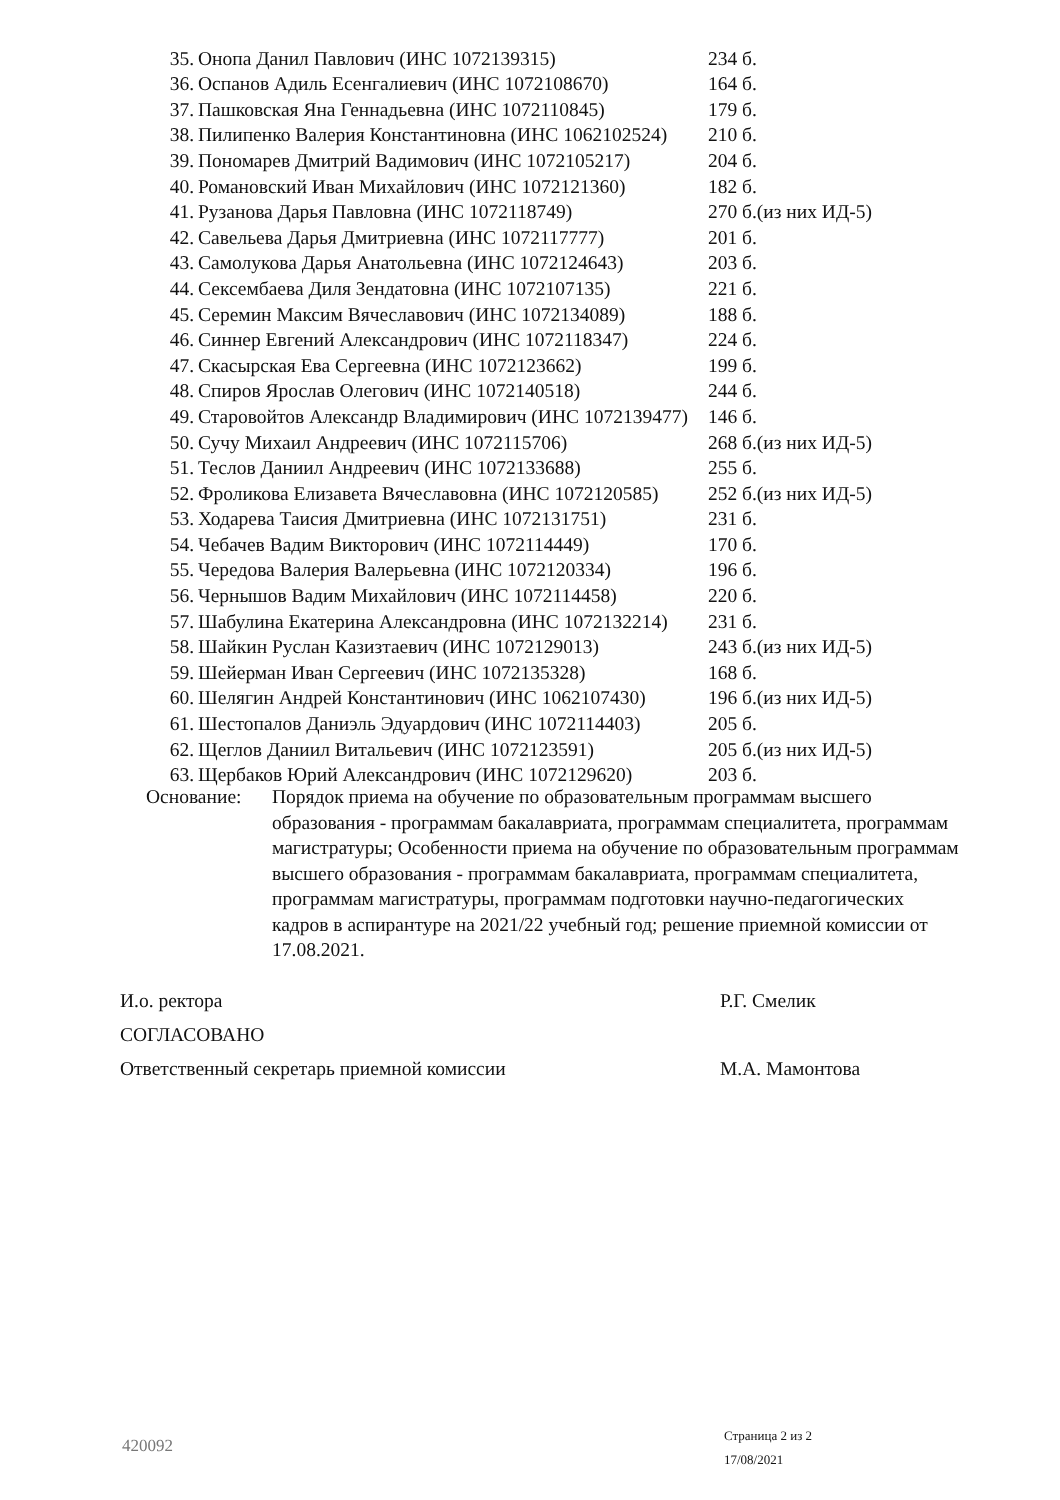| 35. | Онопа Данил Павлович (ИНС 1072139315) | 234 б. |
| 36. | Оспанов Адиль Есенгалиевич (ИНС 1072108670) | 164 б. |
| 37. | Пашковская Яна Геннадьевна (ИНС 1072110845) | 179 б. |
| 38. | Пилипенко Валерия Константиновна (ИНС 1062102524) | 210 б. |
| 39. | Пономарев Дмитрий Вадимович (ИНС 1072105217) | 204 б. |
| 40. | Романовский Иван Михайлович (ИНС 1072121360) | 182 б. |
| 41. | Рузанова Дарья Павловна (ИНС 1072118749) | 270 б.(из них ИД-5) |
| 42. | Савельева Дарья Дмитриевна (ИНС 1072117777) | 201 б. |
| 43. | Самолукова Дарья Анатольевна (ИНС 1072124643) | 203 б. |
| 44. | Сексембаева Диля Зендатовна (ИНС 1072107135) | 221 б. |
| 45. | Серемин Максим Вячеславович (ИНС 1072134089) | 188 б. |
| 46. | Синнер Евгений Александрович (ИНС 1072118347) | 224 б. |
| 47. | Скасырская Ева Сергеевна (ИНС 1072123662) | 199 б. |
| 48. | Спиров Ярослав Олегович (ИНС 1072140518) | 244 б. |
| 49. | Старовойтов Александр Владимирович (ИНС 1072139477) | 146 б. |
| 50. | Сучу Михаил Андреевич (ИНС 1072115706) | 268 б.(из них ИД-5) |
| 51. | Теслов Даниил Андреевич (ИНС 1072133688) | 255 б. |
| 52. | Фроликова Елизавета Вячеславовна (ИНС 1072120585) | 252 б.(из них ИД-5) |
| 53. | Ходарева Таисия Дмитриевна (ИНС 1072131751) | 231 б. |
| 54. | Чебачев Вадим Викторович (ИНС 1072114449) | 170 б. |
| 55. | Чередова Валерия Валерьевна (ИНС 1072120334) | 196 б. |
| 56. | Чернышов Вадим Михайлович (ИНС 1072114458) | 220 б. |
| 57. | Шабулина Екатерина Александровна (ИНС 1072132214) | 231 б. |
| 58. | Шайкин Руслан Казизтаевич (ИНС 1072129013) | 243 б.(из них ИД-5) |
| 59. | Шейерман Иван Сергеевич (ИНС 1072135328) | 168 б. |
| 60. | Шелягин Андрей Константинович (ИНС 1062107430) | 196 б.(из них ИД-5) |
| 61. | Шестопалов Даниэль Эдуардович (ИНС 1072114403) | 205 б. |
| 62. | Щеглов Даниил Витальевич (ИНС 1072123591) | 205 б.(из них ИД-5) |
| 63. | Щербаков Юрий Александрович (ИНС 1072129620) | 203 б. |
Основание: Порядок приема на обучение по образовательным программам высшего образования - программам бакалавриата, программам специалитета, программам магистратуры; Особенности приема на обучение по образовательным программам высшего образования - программам бакалавриата, программам специалитета, программам магистратуры, программам подготовки научно-педагогических кадров в аспирантуре на 2021/22 учебный год; решение приемной комиссии от 17.08.2021.
И.о. ректора Р.Г. Смелик
СОГЛАСОВАНО
Ответственный секретарь приемной комиссии М.А. Мамонтова
420092
Страница 2 из 2
17/08/2021